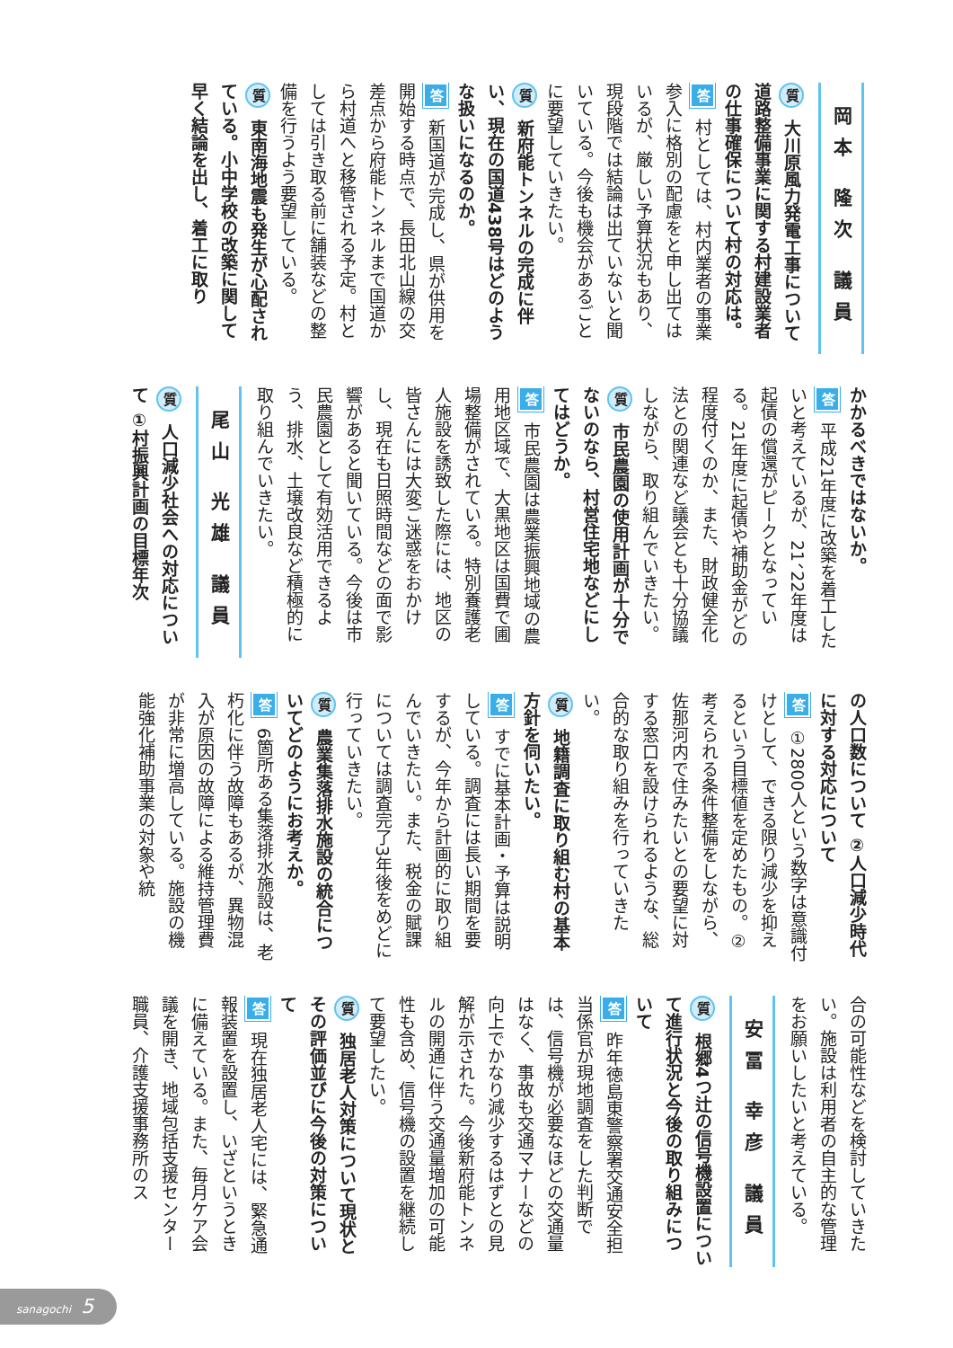岡本 隆次 議員
質 大川原風力発電工事について道路整備事業に関する村建設業者の仕事確保について村の対応は。
答 村としては、村内業者の事業参入に格別の配慮をと申し出てはいるが、厳しい予算状況もあり、現段階では結論は出ていないと聞いている。今後も機会があるごとに要望していきたい。
質 新府能トンネルの完成に伴い、現在の国道438号はどのような扱いになるのか。
答 新国道が完成し、県が供用を開始する時点で、長田北山線の交差点から府能トンネルまで国道から村道へと移管される予定。村としては引き取る前に舗装などの整備を行うよう要望している。
質 東南海地震も発生が心配されている。小中学校の改築に関して早く結論を出し、着工に取り
かかるべきではないか。
答 平成21年度に改築を着工したいと考えているが、21、22年度は起債の償還がピークとなっている。21年度に起債や補助金がどの程度付くのか、また、財政健全化法との関連など議会とも十分協議しながら、取り組んでいきたい。
質 市民農園の使用計画が十分でないのなら、村営住宅地などにしてはどうか。
答 市民農園は農業振興地域の農用地区域で、大黒地区は国費で圃場整備がされている。特別養護老人施設を誘致した際には、地区の皆さんには大変ご迷惑をおかけし、現在も日照時間などの面で影響があると聞いている。今後は市民農園として有効活用できるよう、排水、土壌改良など積極的に取り組んでいきたい。
尾山 光雄 議員
質 人口減少社会への対応について ①村振興計画の目標年次
の人口数について ②人口減少時代に対する対応について
答 ①2800人という数字は意識付けとして、できる限り減少を抑えるという目標値を定めたもの。②考えられる条件整備をしながら、佐那河内で住みたいとの要望に対する窓口を設けられるような、総合的な取り組みを行っていきたい。
質 地籍調査に取り組む村の基本方針を伺いたい。
答 すでに基本計画・予算は説明している。調査には長い期間を要するが、今年から計画的に取り組んでいきたい。また、税金の賦課については調査完了3年後をめどに行っていきたい。
質 農業集落排水施設の統合についてどのようにお考えか。
答 6箇所ある集落排水施設は、老朽化に伴う故障もあるが、異物混入が原因の故障による維持管理費が非常に増高している。施設の機能強化補助事業の対象や統
合の可能性などを検討していきたい。施設は利用者の自主的な管理をお願いしたいと考えている。
安冨 幸彦 議員
質 根郷4つ辻の信号機設置について進行状況と今後の取り組みについて
答 昨年徳島東警察署交通安全担当係官が現地調査をした判断では、信号機が必要なほどの交通量はなく、事故も交通マナーなどの向上でかなり減少するはずとの見解が示された。今後新府能トンネルの開通に伴う交通量増加の可能性も含め、信号機の設置を継続して要望したい。
質 独居老人対策について現状とその評価並びに今後の対策について
答 現在独居老人宅には、緊急通報装置を設置し、いざというときに備えている。また、毎月ケア会議を開き、地域包括支援センター職員、介護支援事務所のス
sanagochi 5